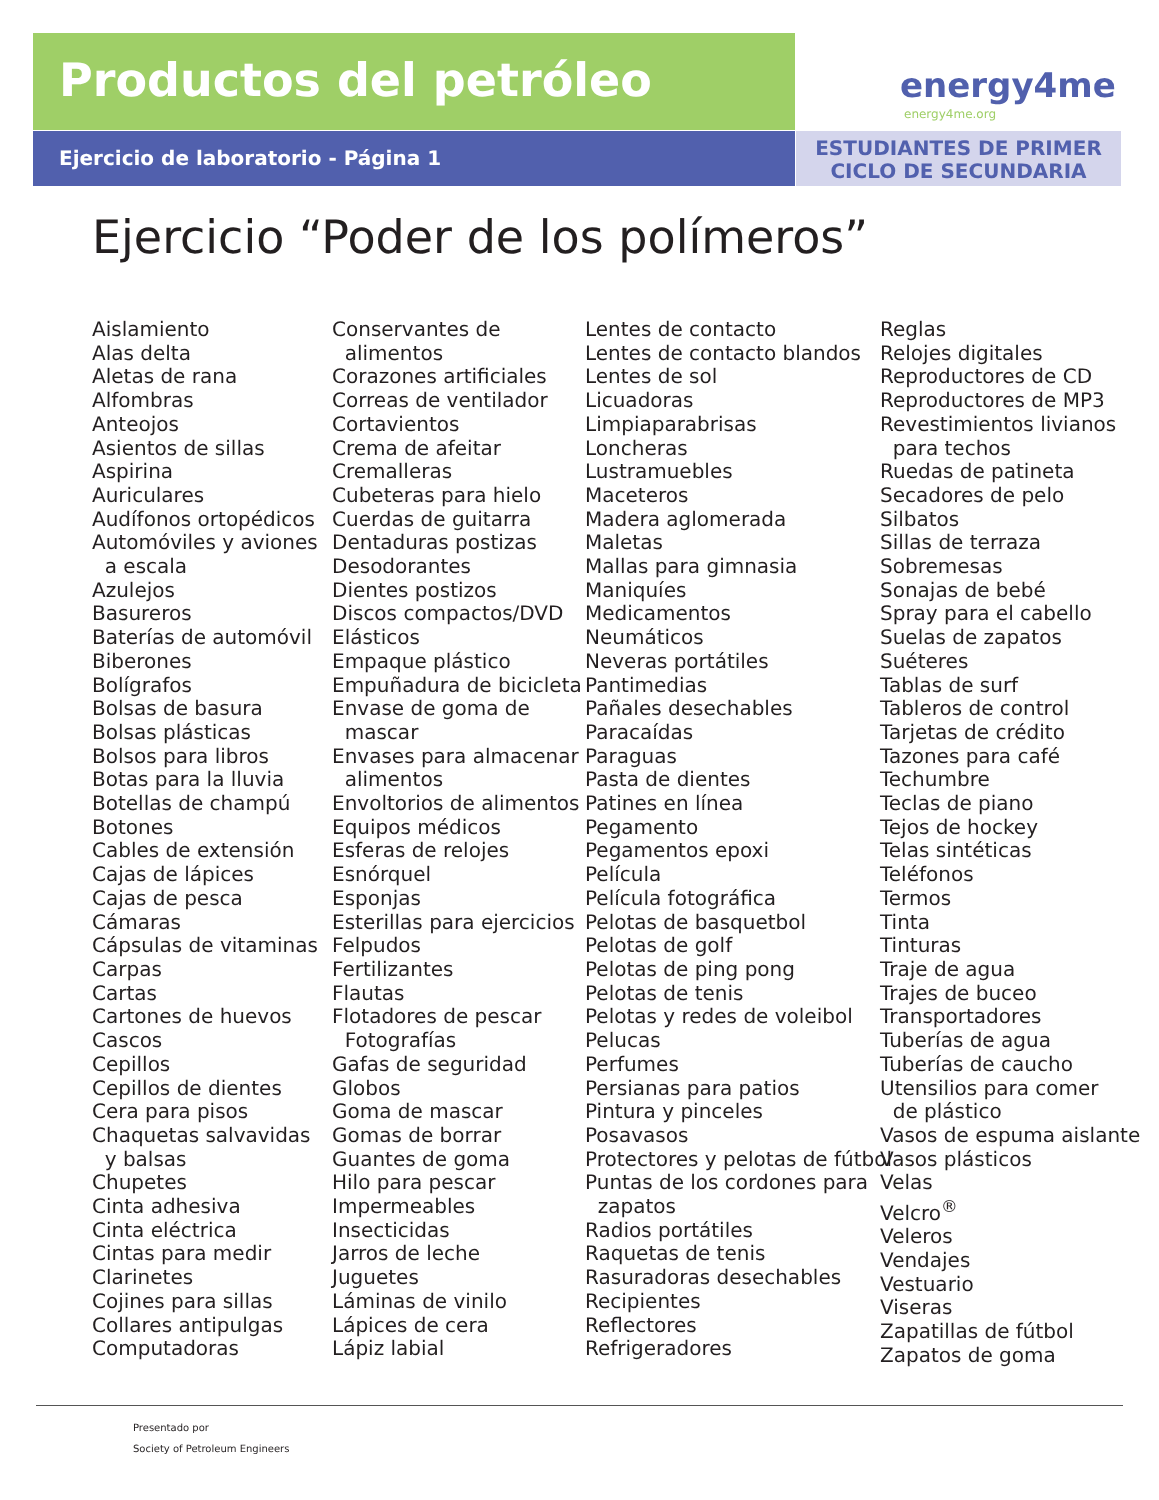Productos del petróleo energy4me
energy4me.org
Ejercicio de laboratorio - Página 1
ESTUDIANTES DE PRIMER
CICLO DE SECUNDARIA
Ejercicio “Poder de los polímeros”
Aislamiento Alas delta Aletas de rana Alfombras Anteojos Asientos de sillas Aspirina Auriculares Audífonos ortopédicos Automóviles y aviones a escala Azulejos Basureros Baterías de automóvil Biberones Bolígrafos Bolsas de basura Bolsas plásticas Bolsos para libros Botas para la lluvia Botellas de champú Botones Cables de extensión Cajas de lápices Cajas de pesca Cámaras Cápsulas de vitaminas Carpas Cartas Cartones de huevos Cascos Cepillos Cepillos de dientes Cera para pisos Chaquetas salvavidas y balsas Chupetes Cinta adhesiva Cinta eléctrica Cintas para medir Clarinetes Cojines para sillas Collares antipulgas Computadoras
Conservantes de alimentos Corazones artificiales Correas de ventilador Cortavientos Crema de afeitar Cremalleras Cubeteras para hielo Cuerdas de guitarra Dentaduras postizas Desodorantes Dientes postizos Discos compactos/DVD Elásticos Empaque plástico Empuñadura de bicicleta Envase de goma de mascar Envases para almacenar alimentos Envoltorios de alimentos Equipos médicos Esferas de relojes Esnórquel Esponjas Esterillas para ejercicios Felpudos Fertilizantes Flautas Flotadores de pescar Fotografías Gafas de seguridad Globos Goma de mascar Gomas de borrar Guantes de goma Hilo para pescar Impermeables Insecticidas Jarros de leche Juguetes Láminas de vinilo Lápices de cera Lápiz labial
Lentes de contacto Lentes de contacto blandos Lentes de sol Licuadoras Limpiaparabrisas Loncheras Lustramuebles Maceteros Madera aglomerada Maletas Mallas para gimnasia Maniquíes Medicamentos Neumáticos Neveras portátiles Pantimedias Pañales desechables Paracaídas Paraguas Pasta de dientes Patines en línea Pegamento Pegamentos epoxi Película Película fotográfica Pelotas de basquetbol Pelotas de golf Pelotas de ping pong Pelotas de tenis Pelotas y redes de voleibol Pelucas Perfumes Persianas para patios Pintura y pinceles Posavasos Protectores y pelotas de fútbol Puntas de los cordones para zapatos Radios portátiles Raquetas de tenis Rasuradoras desechables Recipientes Reflectores Refrigeradores
Reglas Relojes digitales Reproductores de CD Reproductores de MP3 Revestimientos livianos para techos Ruedas de patineta Secadores de pelo Silbatos Sillas de terraza Sobremesas Sonajas de bebé Spray para el cabello Suelas de zapatos Suéteres Tablas de surf Tableros de control Tarjetas de crédito Tazones para café Techumbre Teclas de piano Tejos de hockey Telas sintéticas Teléfonos Termos Tinta Tinturas Traje de agua Trajes de buceo Transportadores Tuberías de agua Tuberías de caucho Utensilios para comer de plástico Vasos de espuma aislante Vasos plásticos Velas Velcro<sup>®</sup> Veleros Vendajes Vestuario Viseras Zapatillas de fútbol Zapatos de goma
Presentado por
Society of Petroleum Engineers